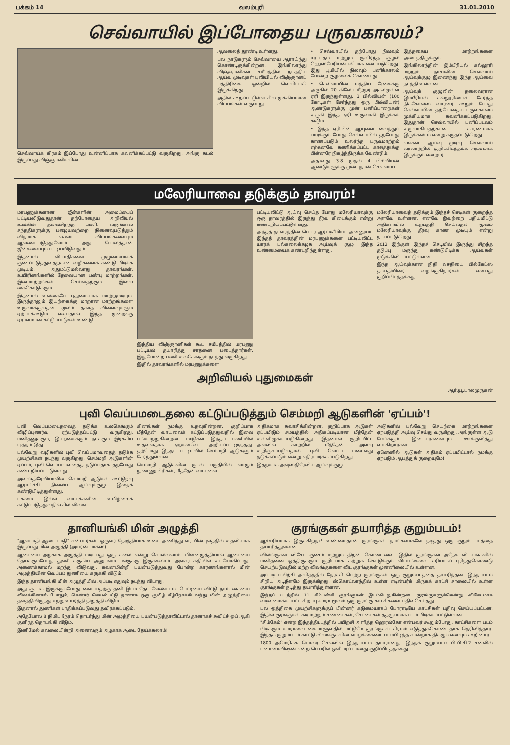பக்கம் 14 வலம்புரி 31.01.2010
செவ்வாயில் இப்போதைய பருவகாலம்?
செவ்வாய்க் கிரகம் இப்போது உன்னிப்பாக கவனிக்கப்பட்டு வருகிறது. அங்கு கடல் இருப்பது விஞ்ஞானிகளின்
ஆவலைத் தூண்டி உள்ளது.
பல நாடுகளும் செவ்வாயை ஆராய்ந்து கொண்டிருக்கின்றன. இங்கிலாந்து விஞ்ஞானிகள் சமீபத்தில் நடத்திய ஆய்வு முடிவுகள் புவியியல் விஞ்ஞானப் பத்திரிகை ஒன்றில் வெளியாகி இருக்கிறது.
அதில் கூறப்பட்டுள்ள சில முக்கியமான விடயங்கள் வருமாறு.
• செவ்வாயில் தற்போது நிலவும் ஈரப்பதம் மற்றும் குளிர்ந்த சூழல் ஹெஸ்பேரியன் ஈபோக் எனப்படுகிறது. இது பூமியில் நிலவும் பனிக்காலம் போன்ற சூழலைக் கொண்டது.
• செவ்வாயின் மத்திய ரேகைக்கு அருகில் 20 கிலோ மீற்றர் அகலமுள்ள ஏரி இருந்துள்ளது. 3 பில்லியன் (100 கோடிகள் சேர்ந்தது ஒரு பில்லியன்) ஆண்டுகளுக்கு முன் பனிப்பாறைகள் உருகி இந்த ஏரி உருவாகி இருக்கக் கூடும்.
• இந்த ஏரியின் ஆயுளை வைத்துப் பார்க்கும் போது செவ்வாயில் தற்போது காணப்படும் உலர்ந்த பருவமாற்றம் ஏற்கனவே கணிக்கப்பட்ட காலத்துக்கு பின்னரே நிகழ்ந்திருக்க வேண்டும்.
அதாவது 3.8 முதல் 4 பில்லியன் ஆண்டுகளுக்கு முன்புதான் செவ்வாய்
இத்தகைய மாற்றங்களை அடைந்திருக்கும்.
இங்கிலாந்தின் இம்பீரியல் கல்லூரி மற்றும் நாசாவின் செவ்வாய் ஆய்வுக்குழு இணைந்து இந்த ஆய்வை நடத்தி உள்ளன.
ஆய்வுக் குழுவின் தலைவரான இம்பீரியல் கல்லூரியைச் சேர்ந்த நிக்கோலஸ் வார்னர் கூறும் போது செவ்வாயின் தற்போதைய பருவகாலம் முக்கியமாக கவனிக்கப்படுகிறது. இதுதான் செவ்வாயில் பனிப்படலம் உருவாகியதற்கான காரணமாக இருக்கலாம் என்று கருதப்படுகிறது.
எங்கள் ஆய்வு முடிவு செவ்வாய் வரலாற்றில் குறிப்பிடத்தக்க அம்சமாக இருக்கும் என்றார்.
மலேரியாவை தடுக்கும் தாவரம்!
மரபணுக்களான ஜீன்களின் அமைப்பைப் பட்டியலிடுவதுதான் தற்போதைய அறிவியல் உலகின் தலைசிறந்த பணி. வருங்கால சந்ததிகளுக்கு பழையவற்றை நினைவுபடுத்தும் விதமாக எல்லா விடயங்களையும் ஆவணப்படுத்துவோம். அது போலத்தான் ஜீன்களையும் பட்டியலிடுவதும்.
இதனால் வியாதிகளை முழுமையாகக் குணப்படுத்துவதற்கான வழிகளைக் கண்டு பிடிக்க முடியும். அதுமட்டுமல்லாது தாவரங்கள், உயிரினங்களில் தேவையான பண்பு மாற்றங்கள், இனமாற்றங்கள் செய்வதற்கும் இவை கைகொடுக்கும்.
இதனால் உலகையே புதுமையாக மாற்றமுடியும். இருந்தாலும் இயற்கைக்கு மாறான மாற்றங்களை உருவாக்குவதன் மூலம் தகாத விளைவுகளும் ஏற்படக்கூடும் என்பதால் இந்த முறைக்கு ஏராளமான கட்டுப்பாடுகள் உண்டு.
இந்திய விஞ்ஞானிகள் கூட சமீபத்தில் மரபணு பட்டியல் தயாரித்து சாதனை படைத்தார்கள். இதுபோன்ற பணி உலகெங்கும் நடந்து வருகிறது.
இதில் தாவரங்களில் மரபணுக்களை
பட்டியலிட்டு ஆய்வு செய்த போது மலேரியாவுக்கு ஒரு தாவரத்தில் இருந்து தீர்வு கிடைக்கும் என்று கண்டறியப்பட்டுள்ளது.
அந்தத் தாவரத்தின் பெயர் ஆர்ட்டிசீமியா அன்னுயா. இந்தத் தாவரத்தின் மரபணுக்களை பட்டியலிட்ட யார்க் பல்கலைக்கழக ஆய்வுக் குழு இந்த உண்மையைக் கண்டறிந்துள்ளது.
மலேரியாவைத் தடுக்கும் இந்தச் செடிகள் குறைந்த அளவே உள்ளன. எனவே இவற்றை பதியமிட்டு அதிகளவில் உற்பத்தி செய்வதன் மூலம் மலேரியாவுக்கு தீர்வு காண முடியும் என்று நம்பப்படுகிறது.
2012 இற்குள் இந்தச் செடியில் இருந்து சிறந்த தடுப்பு மருந்து கண்டுபிடிக்க ஆய்வுகள் முடுக்கிவிடப்பட்டுள்ளன.
இந்த ஆய்வுக்கான நிதி வசதியை பில்கேட்ஸ் தம்பதியினர் வழங்குகிறார்கள் என்பது குறிப்பிடத்தக்கது.
அறிவியல் புதுமைகள்
ஆர்.யூ.பாலமுருகன்
புவி வெப்பமடைதலை கட்டுப்படுத்தும் செம்மறி ஆடுகளின் 'ஏப்பம்'!
புவி வெப்பமடைதலைத் தடுக்க உலகெங்கும் விழிப்புணர்வு ஏற்படுத்தப்பட்டு வருகிறது. மனிதனுக்கும், இயற்கைக்கும் நடக்கும் இரகசிய யுத்தம் இது.
பல்வேறு வழிகளில் புவி வெப்பமாவதைத் தடுக்க முயற்சிகள் நடந்து வருகிறது. செம்மறி ஆடுகளின் ஏப்பம், புவி வெப்பமாவதைத் தடுப்பதாக தற்போது கண்டறியப்பட்டுள்ளது.
அவுஸ்திரேலியாவின் செம்மறி ஆடுகள் கூட்டுறவு ஆராய்ச்சி நிலைய ஆய்வுக்குழு இதைக் கண்டுபிடித்துள்ளது.
பசுமை இல்ல வாயுக்களின் உமிழ்வைக் கட்டுப்படுத்துவதில் சில விலங்
கினங்கள் நமக்கு உதவுகின்றன. குறிப்பாக மீத்தேன் வாயுவைக் கட்டுப்படுத்துவதில் இவை பங்காற்றுகின்றன. மாடுகள் இந்தப் பணியில் உதவுவதாக ஏற்கனவே அறியப்பட்டிருந்தது. தற்போது இந்தப் பட்டியலில் செம்மறி ஆடுகளும் சேர்ந்துள்ளன.
செம்மறி ஆடுகளின் குடல் பகுதியில் வாழும் நுண்ணுயிரிகள், மீத்தேன் வாயுவை
அதிகமாக சுவாசிக்கின்றன. குறிப்பாக ஆடுகள் ஏப்பமிடும் சமயத்தில் அதிகப்படியான மீத்தேன் உள்ளிழுக்கப்படுகின்றது. இதனால் குறிப்பிட்ட அளவில் காற்றில் மீத்தேன் அளவு உறிஞ்சப்படுவதால் புவி வெப்ப மடைவது தடுக்கப்படும் என்று எதிர்பார்க்கப்படுகிறது.
இதற்காக அவுஸ்திரேலிய ஆய்வுக்குழு
ஆடுகளில் பல்வேறு செயற்கை மாற்றங்களை ஏற்படுத்தி ஆய்வு செய்து வருகிறது. அங்குள்ள ஆடு மேய்க்கும் இடையர்களையும் ஊக்குவித்து வருகிறார்கள்.
ஏனெனில் ஆடுகள் அதிகம் ஏப்பமிட்டால் நமக்கு ஏற்படும் ஆபத்துக் குறையுமே!
தானியங்கி மின் அழுத்தி
"ஆள்பாதி ஆடை பாதி" என்பார்கள். ஒருவர் நேர்த்தியாக உடை அணிந்து வர பின்புலத்தில் உதவியாக இருப்பது மின் அழுத்தி (அயர்ன் பாக்ஸ்).
ஆடையை அழகாக அழுத்தி மடிப்பது ஒரு கலை என்று சொல்லலாம். மின்னழுத்தியால் ஆடையை தேய்க்கும்போது துணி கருகிய அனுபவம் பலருக்கு இருக்கலாம். அவசர கதியில் உபயோகிப்பது, அணைக்காமல் மறந்து விடுவது, கவனமின்றி பயன்படுத்துவது போன்ற காரணங்களால் மின் அழுத்தியின் வெப்பம் துணியை கருக்கி விடும்.
இந்த தானியங்கி மின் அழுத்தியில் அப்படி எதுவும் நடந்து விடாது.
அது சூடாக இருக்கும்போது வைப்பதற்கு தனி இடம் தேட வேண்டாம். பெட்டியை விட்டு நாம் கையை விலக்கினால் போதும், சென்சர் செயல்பட்டு தானாக ஒரு குமிழ் கீழ்நோக்கி வந்து மின் அழுத்தியை தளத்திலிருந்து சற்று உயர்த்தி நிறுத்தி விடும்.
இதனால் துணிகள் பாதிக்கப்படுவது தவிர்க்கப்படும்.
அதேபோல 8 நிமிட நேரம் தொடர்ந்து மின் அழுத்தியை பயன்படுத்தாவிட்டால் தானாகச் சுவிட்ச் ஓப் ஆகி குளிரத் தொடங்கி விடும்.
இனிமேல் கவலையின்றி அனைவரும் அழகாக ஆடை தேய்க்கலாம்!
குரங்குகள் தயாரித்த குறும்படம்!
ஆச்சரியமாக இருக்கிறதா! உண்மைதான் குரங்குகள் தாங்களாகவே நடித்து ஒரு குறும் படத்தை தயாரித்துள்ளன.
விலங்குகள் விசேட குணம் மற்றும் திறன் கொண்டவை. இதில் குரங்குகள் அநேக விடயங்களில் மனிதனை ஒத்திருக்கும். குறிப்பாக கற்றுக் கொடுக்கும் விடயங்களை சரியாகப் புரிந்துகொண்டு செயற்படுவதில் மற்ற விலங்குகளை விட குரங்குகள் முன்னிலையில் உள்ளன.
அப்படி பயிற்சி அளித்ததில் தேர்ச்சி பெற்ற குரங்குகள் ஒரு குறும்படத்தை தயாரித்தன. இந்தப்படம் சிறிய அடிநீளமே இருக்கிறது. ஸ்கொட்லாந்தில் உள்ள எடின்பர்க் மிருகக் காட்சி சாலையில் உள்ள குரங்குகள் நடித்து தயாரித்துள்ளன.
இந்தப் படத்தில் 11 சிம்பன்சி குரங்குகள் இடம்பெறுகின்றன. குரங்குகளுக்கென்று விசேடமாக வடிவமைக்கப்பட்ட சிறப்பு கமரா மூலம் ஒரு குரங்கு காட்சிகளை பதிவுசெய்தது.
பல ஒத்திகை முயற்சிகளுக்குப் பின்னர் கடுமையாகப் போராடியே காட்சிகள் பதிவு செய்யப்பட்டன. இதில் குரங்குகள் கடி மற்றும் சண்டைகள், சேட்டைகள் தத்ரூபமாக படம் பிடிக்கப்பட்டுள்ளன.
"சிம்கேம்" என்ற இந்தத்திட்டத்தில் பயிற்சி அளித்த ஹெரல்கோ என்பவர் கூறும்போது, காட்சிகளை படம் பிடிக்கும் கமராவை கையாளுவதில் மட்டுமே குரங்குகள் சிரமம் எடுத்துக்கொண்டதாக தெரிவித்தார். இந்தக் குறும்படம் காட்டு விலங்குகளின் வாழ்க்கையை படம்பிடித்த சான்றாக திகழும் எனவும் கூறினார்.
1800 அமெரிக்க டொலர் செலவில் இந்தப்படம் தயாரானது. இந்தக் குறும்படம் பி.பி.சி.2 சனலில் பனானாவிஷன் என்ற பெயரில் ஒளிபரப் பானது குறிப்பிடத்தக்கது.